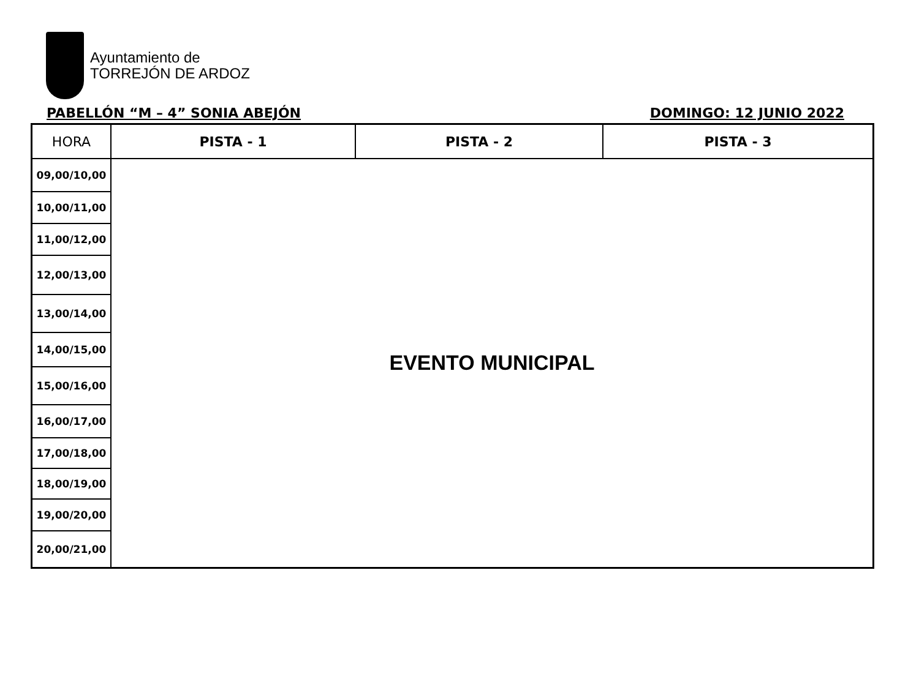Ayuntamiento de
TORREJÓN DE ARDOZ
PABELLÓN “M – 4” SONIA ABEJÓN DOMINGO: 12 JUNIO 2022
| HORA | PISTA - 1 | PISTA - 2 | PISTA - 3 |
| --- | --- | --- | --- |
| 09,00/10,00 | EVENTO MUNICIPAL | | |
| 10,00/11,00 | | | |
| 11,00/12,00 | | | |
| 12,00/13,00 | | | |
| 13,00/14,00 | | | |
| 14,00/15,00 | | | |
| 15,00/16,00 | | | |
| 16,00/17,00 | | | |
| 17,00/18,00 | | | |
| 18,00/19,00 | | | |
| 19,00/20,00 | | | |
| 20,00/21,00 | | | |